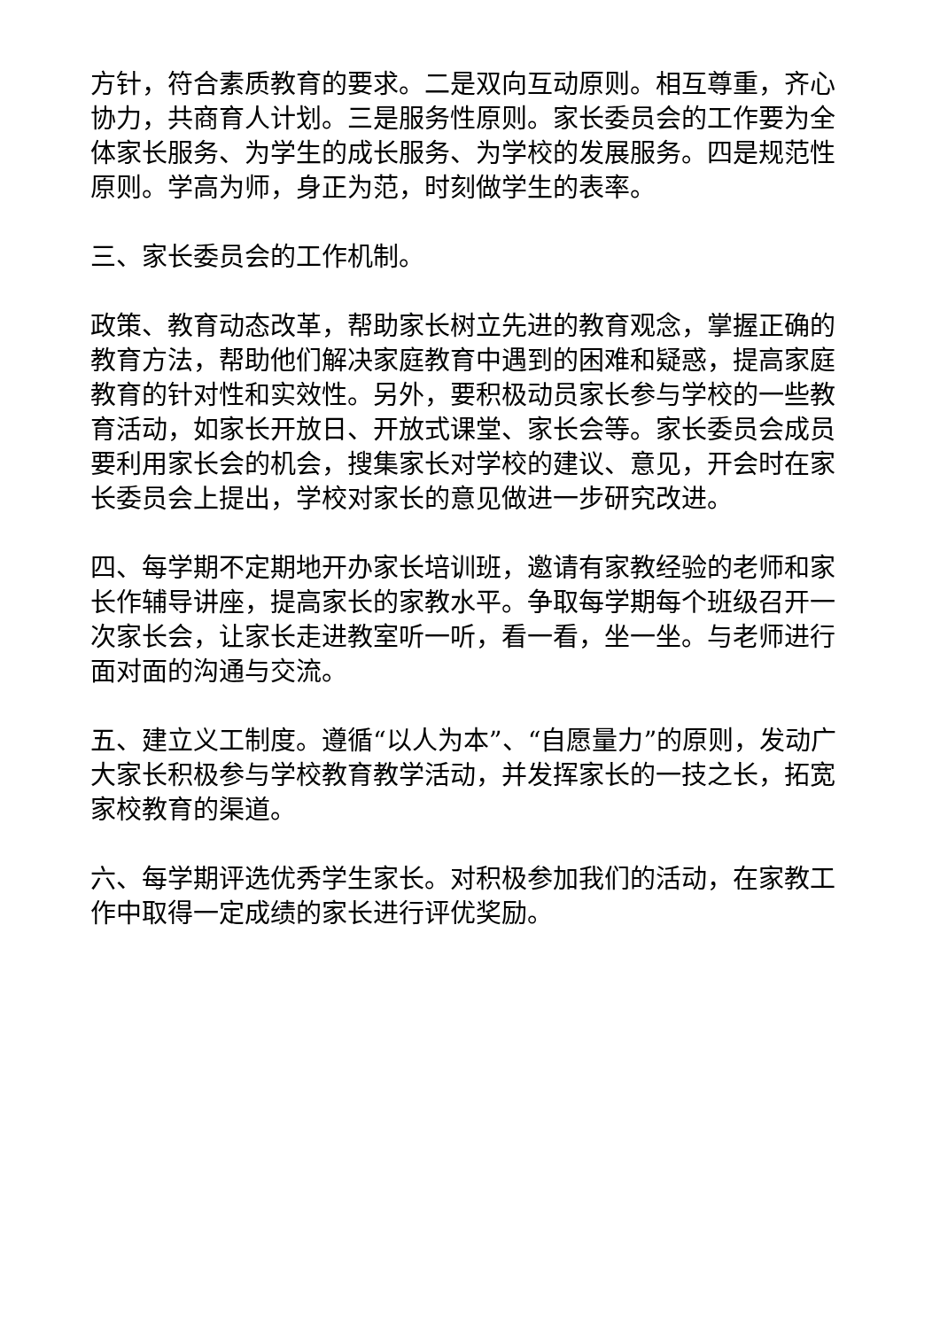方针，符合素质教育的要求。二是双向互动原则。相互尊重，齐心协力，共商育人计划。三是服务性原则。家长委员会的工作要为全体家长服务、为学生的成长服务、为学校的发展服务。四是规范性原则。学高为师，身正为范，时刻做学生的表率。
三、家长委员会的工作机制。
政策、教育动态改革，帮助家长树立先进的教育观念，掌握正确的教育方法，帮助他们解决家庭教育中遇到的困难和疑惑，提高家庭教育的针对性和实效性。另外，要积极动员家长参与学校的一些教育活动，如家长开放日、开放式课堂、家长会等。家长委员会成员要利用家长会的机会，搜集家长对学校的建议、意见，开会时在家长委员会上提出，学校对家长的意见做进一步研究改进。
四、每学期不定期地开办家长培训班，邀请有家教经验的老师和家长作辅导讲座，提高家长的家教水平。争取每学期每个班级召开一次家长会，让家长走进教室听一听，看一看，坐一坐。与老师进行面对面的沟通与交流。
五、建立义工制度。遵循“以人为本”、“自愿量力”的原则，发动广大家长积极参与学校教育教学活动，并发挥家长的一技之长，拓宽家校教育的渠道。
六、每学期评选优秀学生家长。对积极参加我们的活动，在家教工作中取得一定成绩的家长进行评优奖励。